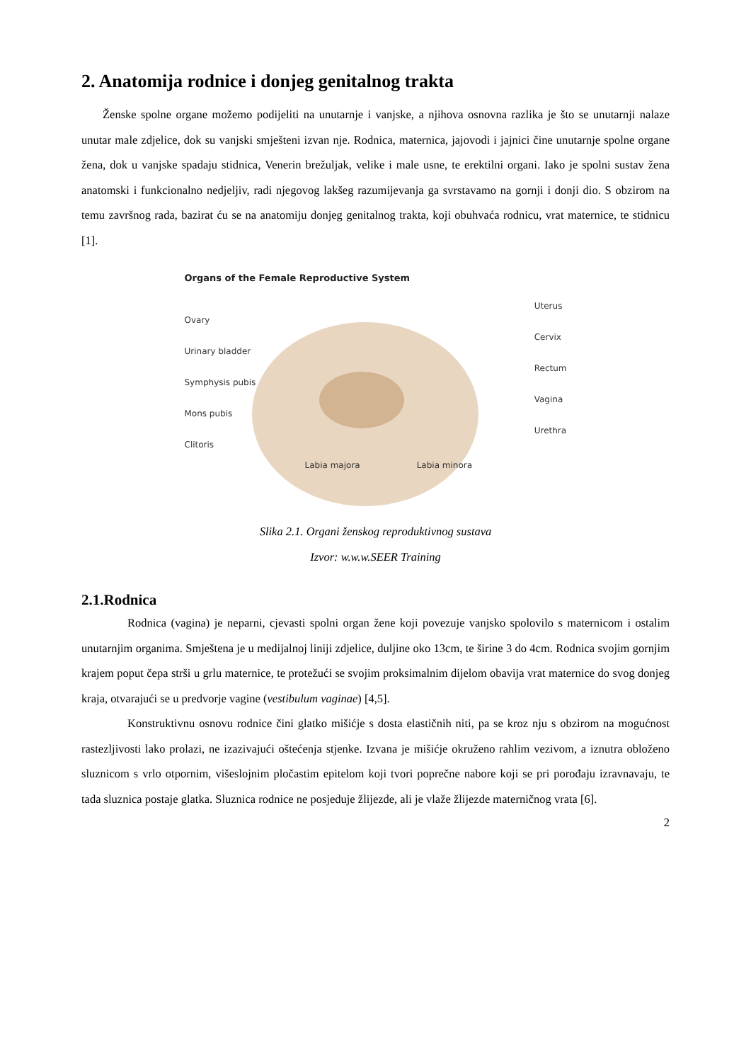2. Anatomija rodnice i donjeg genitalnog trakta
Ženske spolne organe možemo podijeliti na unutarnje i vanjske, a njihova osnovna razlika je što se unutarnji nalaze unutar male zdjelice, dok su vanjski smješteni izvan nje. Rodnica, maternica, jajovodi i jajnici čine unutarnje spolne organe žena, dok u vanjske spadaju stidnica, Venerin brežuljak, velike i male usne, te erektilni organi. Iako je spolni sustav žena anatomski i funkcionalno nedjeljiv, radi njegovog lakšeg razumijevanja ga svrstavamo na gornji i donji dio. S obzirom na temu završnog rada, bazirat ću se na anatomiju donjeg genitalnog trakta, koji obuhvaća rodnicu, vrat maternice, te stidnicu [1].
Organs of the Female Reproductive System
Ovary
Urinary bladder
Symphysis pubis
Mons pubis
Clitoris
Uterus
Cervix
Rectum
Vagina
Urethra
Labia majora Labia minora
Slika 2.1. Organi ženskog reproduktivnog sustava
Izvor: w.w.w.SEER Training
2.1.Rodnica
Rodnica (vagina) je neparni, cjevasti spolni organ žene koji povezuje vanjsko spolovilo s maternicom i ostalim unutarnjim organima. Smještena je u medijalnoj liniji zdjelice, duljine oko 13cm, te širine 3 do 4cm. Rodnica svojim gornjim krajem poput čepa strši u grlu maternice, te protežući se svojim proksimalnim dijelom obavija vrat maternice do svog donjeg kraja, otvarajući se u predvorje vagine (vestibulum vaginae) [4,5].
Konstruktivnu osnovu rodnice čini glatko mišićje s dosta elastičnih niti, pa se kroz nju s obzirom na mogućnost rastezljivosti lako prolazi, ne izazivajući oštećenja stjenke. Izvana je mišićje okruženo rahlim vezivom, a iznutra obloženo sluznicom s vrlo otpornim, višeslojnim pločastim epitelom koji tvori poprečne nabore koji se pri porođaju izravnavaju, te tada sluznica postaje glatka. Sluznica rodnice ne posjeduje žlijezde, ali je vlaže žlijezde materničnog vrata [6].
2